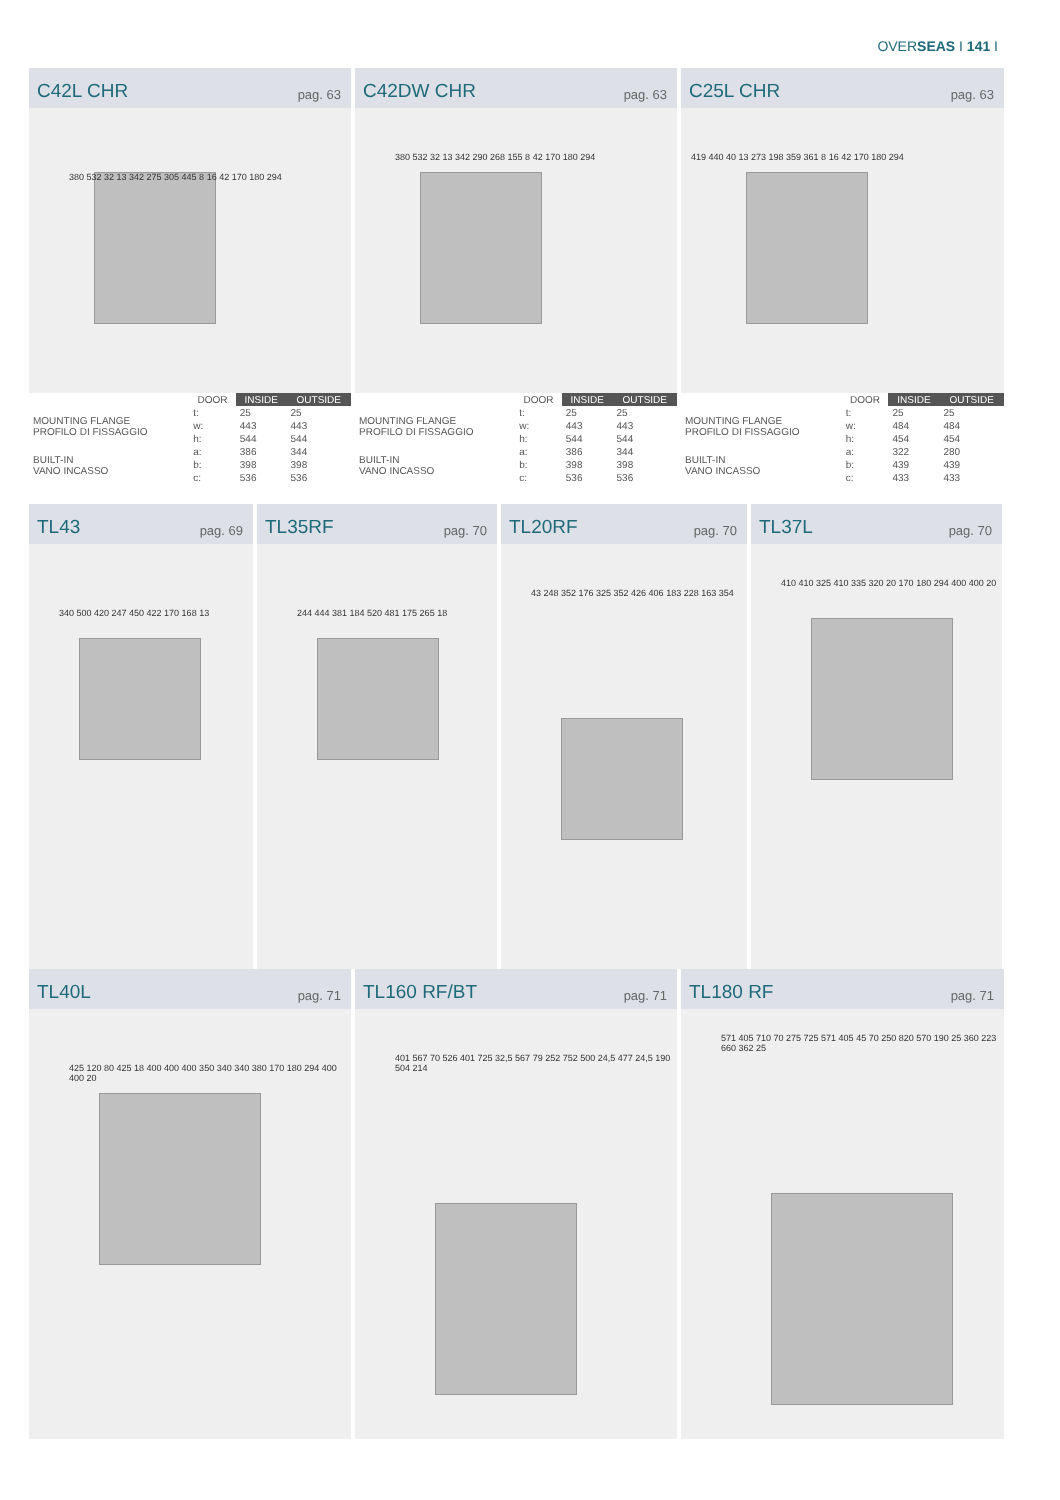OVERSEAS I 141 I
C42L CHR pag. 63
380 532 32 13 342 275 305 445 8 16 42 170 180 294
C42DW CHR pag. 63
380 532 32 13 342 290 268 155 8 42 170 180 294
C25L CHR pag. 63
419 440 40 13 273 198 359 361 8 16 42 170 180 294
| | | DOOR | INSIDE | OUTSIDE |
| --- | --- | --- | --- | --- |
| MOUNTING FLANGE PROFILO DI FISSAGGIO | | t: | 25 | 25 |
| | | w: | 443 | 443 |
| | | h: | 544 | 544 |
| BUILT-IN VANO INCASSO | | a: | 386 | 344 |
| | | b: | 398 | 398 |
| | | c: | 536 | 536 |
| | | DOOR | INSIDE | OUTSIDE |
| --- | --- | --- | --- | --- |
| MOUNTING FLANGE PROFILO DI FISSAGGIO | | t: | 25 | 25 |
| | | w: | 443 | 443 |
| | | h: | 544 | 544 |
| BUILT-IN VANO INCASSO | | a: | 386 | 344 |
| | | b: | 398 | 398 |
| | | c: | 536 | 536 |
| | | DOOR | INSIDE | OUTSIDE |
| --- | --- | --- | --- | --- |
| MOUNTING FLANGE PROFILO DI FISSAGGIO | | t: | 25 | 25 |
| | | w: | 484 | 484 |
| | | h: | 454 | 454 |
| BUILT-IN VANO INCASSO | | a: | 322 | 280 |
| | | b: | 439 | 439 |
| | | c: | 433 | 433 |
TL43 pag. 69
340 500 420 247 450 422 170 168 13
TL35RF pag. 70
244 444 381 184 520 481 175 265 18
TL20RF pag. 70
43 248 352 176 325 352 426 406 183 228 163 354
TL37L pag. 70
410 410 325 410 335 320 20 170 180 294 400 400 20
TL40L pag. 71
425 120 80 425 18 400 400 400 350 340 340 380 170 180 294 400 400 20
TL160 RF/BT pag. 71
401 567 70 526 401 725 32,5 567 79 252 752 500 24,5 477 24,5 190 504 214
TL180 RF pag. 71
571 405 710 70 275 725 571 405 45 70 250 820 570 190 25 360 223 660 362 25